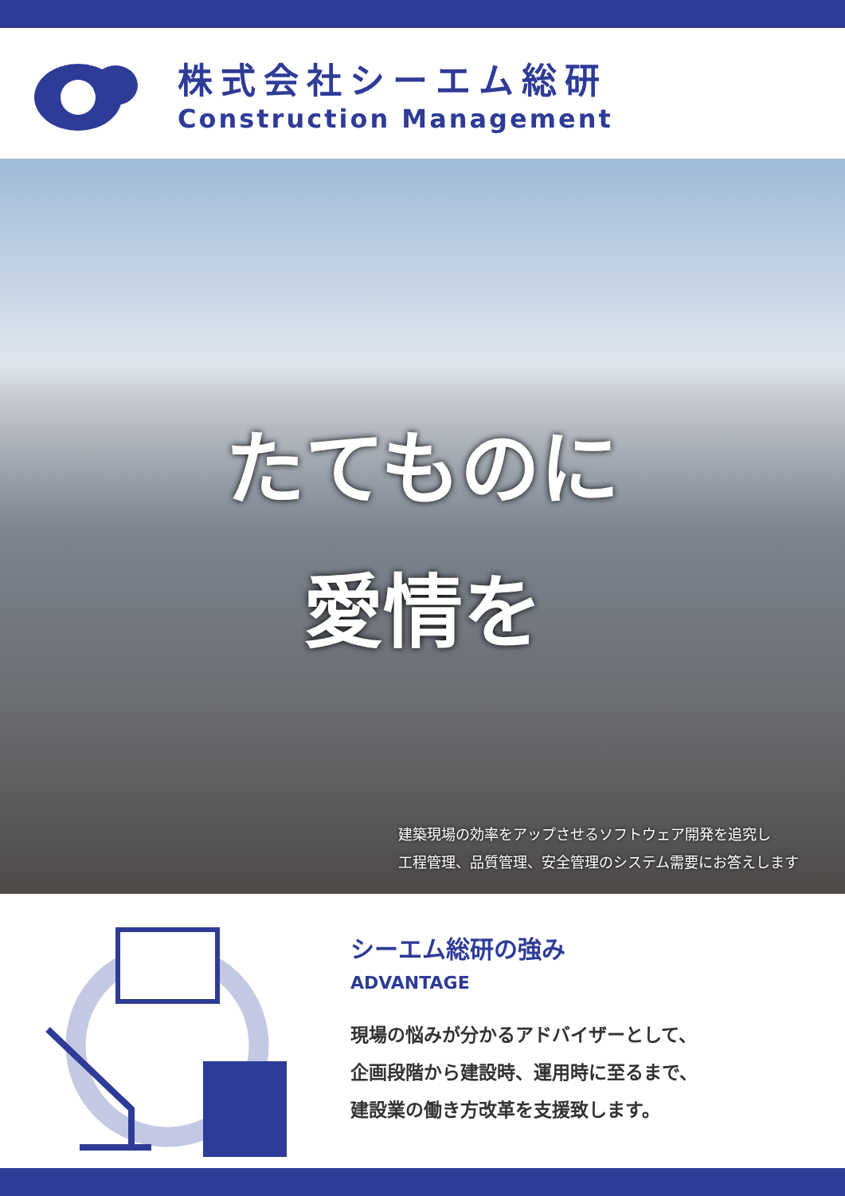株式会社シーエム総研
Construction Management
たてものに
愛情を
建築現場の効率をアップさせるソフトウェア開発を追究し
工程管理、品質管理、安全管理のシステム需要にお答えします
シーエム総研の強み
ADVANTAGE
現場の悩みが分かるアドバイザーとして、
企画段階から建設時、運用時に至るまで、
建設業の働き方改革を支援致します。